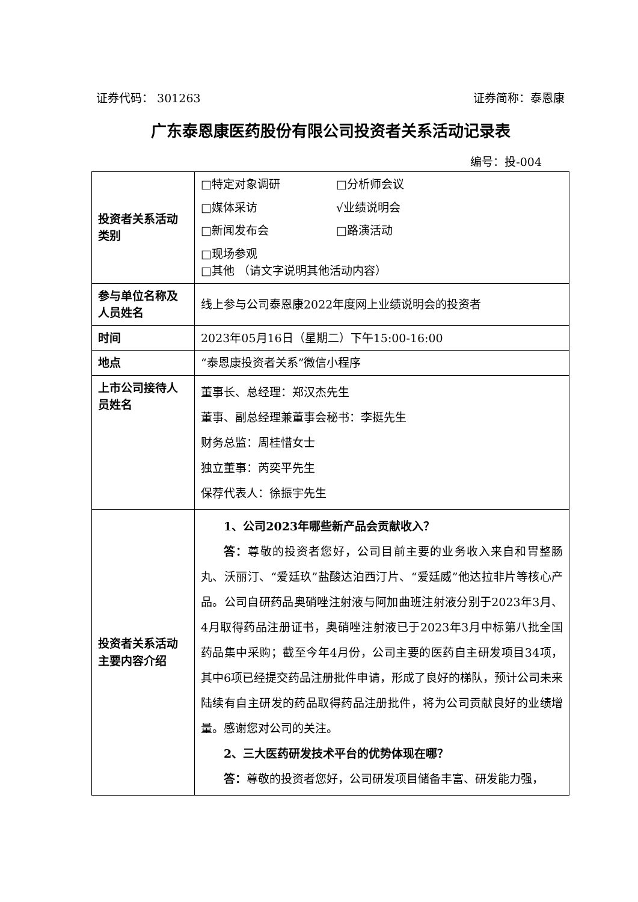证券代码： 301263 证券简称：泰恩康
广东泰恩康医药股份有限公司投资者关系活动记录表
编号：投-004
| 投资者关系活动类别 | □特定对象调研 □分析师会议 □媒体采访 √业绩说明会 □新闻发布会 □路演活动 □现场参观 □其他 （请文字说明其他活动内容） |
| 参与单位名称及人员姓名 | 线上参与公司泰恩康2022年度网上业绩说明会的投资者 |
| 时间 | 2023年05月16日（星期二）下午15:00-16:00 |
| 地点 | “泰恩康投资者关系”微信小程序 |
| 上市公司接待人员姓名 | 董事长、总经理：郑汉杰先生 董事、副总经理兼董事会秘书：李挺先生 财务总监：周桂惜女士 独立董事：芮奕平先生 保荐代表人：徐振宇先生 |
| 投资者关系活动主要内容介绍 | 1、公司2023年哪些新产品会贡献收入？ 答： 尊敬的投资者您好，公司目前主要的业务收入来自和胃整肠丸、沃丽汀、“爱廷玖”盐酸达泊西汀片、“爱廷威”他达拉非片等核心产品。公司自研药品奥硝唑注射液与阿加曲班注射液分别于2023年3月、4月取得药品注册证书，奥硝唑注射液已于2023年3月中标第八批全国药品集中采购；截至今年4月份，公司主要的医药自主研发项目34项，其中6项已经提交药品注册批件申请，形成了良好的梯队，预计公司未来陆续有自主研发的药品取得药品注册批件，将为公司贡献良好的业绩增量。感谢您对公司的关注。 2、三大医药研发技术平台的优势体现在哪？ 答： 尊敬的投资者您好，公司研发项目储备丰富、研发能力强， |